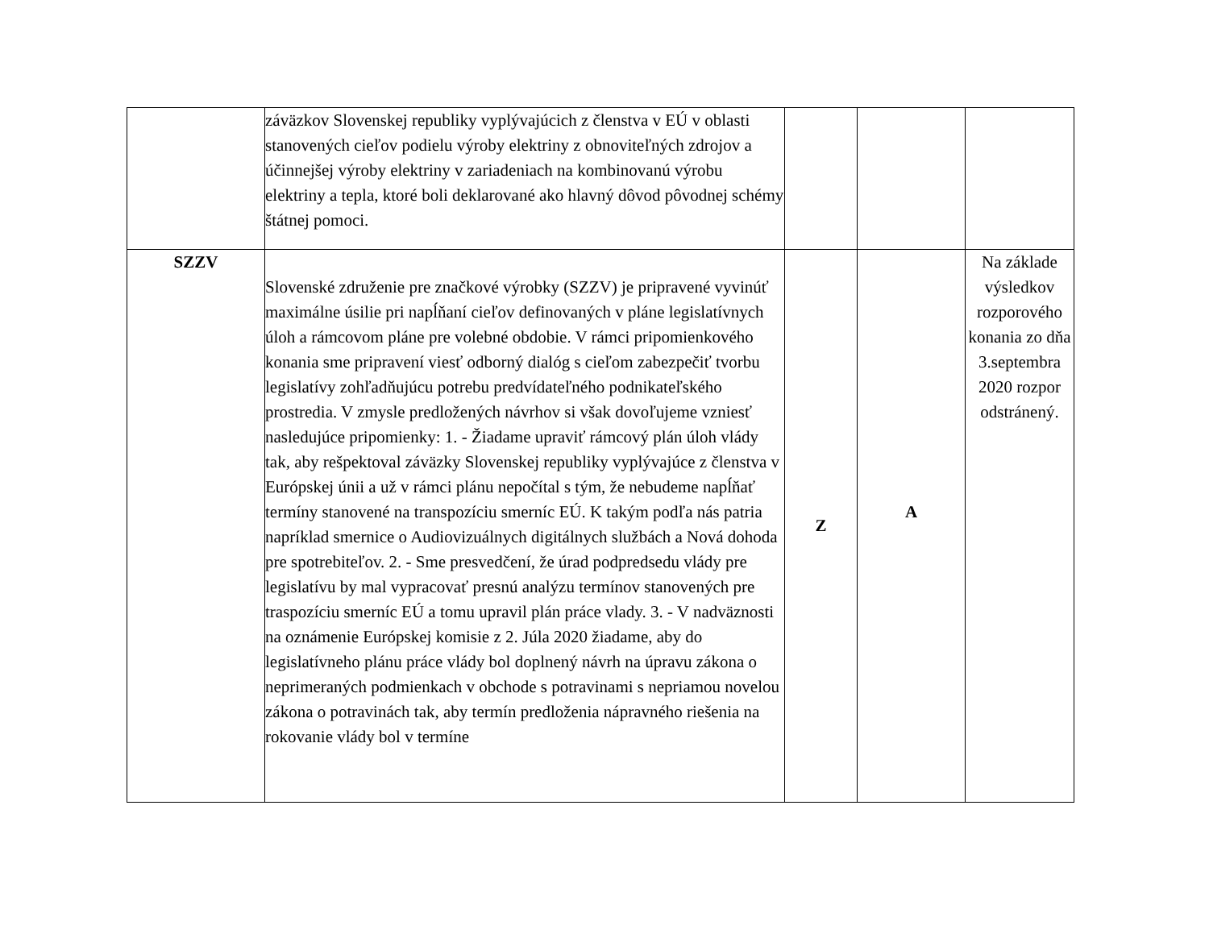| | záväzkov Slovenskej republiky vyplývajúcich z členstva v EÚ v oblasti stanovených cieľov podielu výroby elektriny z obnoviteľných zdrojov a účinnejšej výroby elektriny v zariadeniach na kombinovanú výrobu elektriny a tepla, ktoré boli deklarované ako hlavný dôvod pôvodnej schémy štátnej pomoci. | | | |
| SZZV | Slovenské združenie pre značkové výrobky (SZZV) je pripravené vyvinúť maximálne úsilie pri napĺňaní cieľov definovaných v pláne legislatívnych úloh a rámcovom pláne pre volebné obdobie. V rámci pripomienkového konania sme pripravení viesť odborný dialóg s cieľom zabezpečiť tvorbu legislatívy zohľadňujúcu potrebu predvídateľného podnikateľského prostredia. V zmysle predložených návrhov si však dovoľujeme vzniesť nasledujúce pripomienky: 1. - Žiadame upraviť rámcový plán úloh vlády tak, aby rešpektoval záväzky Slovenskej republiky vyplývajúce z členstva v Európskej únii a už v rámci plánu nepočítal s tým, že nebudeme napĺňať termíny stanovené na transpozíciu smerníc EÚ. K takým podľa nás patria napríklad smernice o Audiovizuálnych digitálnych službách a Nová dohoda pre spotrebiteľov. 2. - Sme presvedčení, že úrad podpredsedu vlády pre legislatívu by mal vypracovať presnú analýzu termínov stanovených pre traspozíciu smerníc EÚ a tomu upravil plán práce vlady. 3. - V nadväznosti na oznámenie Európskej komisie z 2. Júla 2020 žiadame, aby do legislatívneho plánu práce vlády bol doplnený návrh na úpravu zákona o neprimeraných podmienkach v obchode s potravinami s nepriamou novelou zákona o potravinách tak, aby termín predloženia nápravného riešenia na rokovanie vlády bol v termíne | Z | A | Na základe výsledkov rozporového konania zo dňa 3.septembra 2020 rozpor odstránený. |